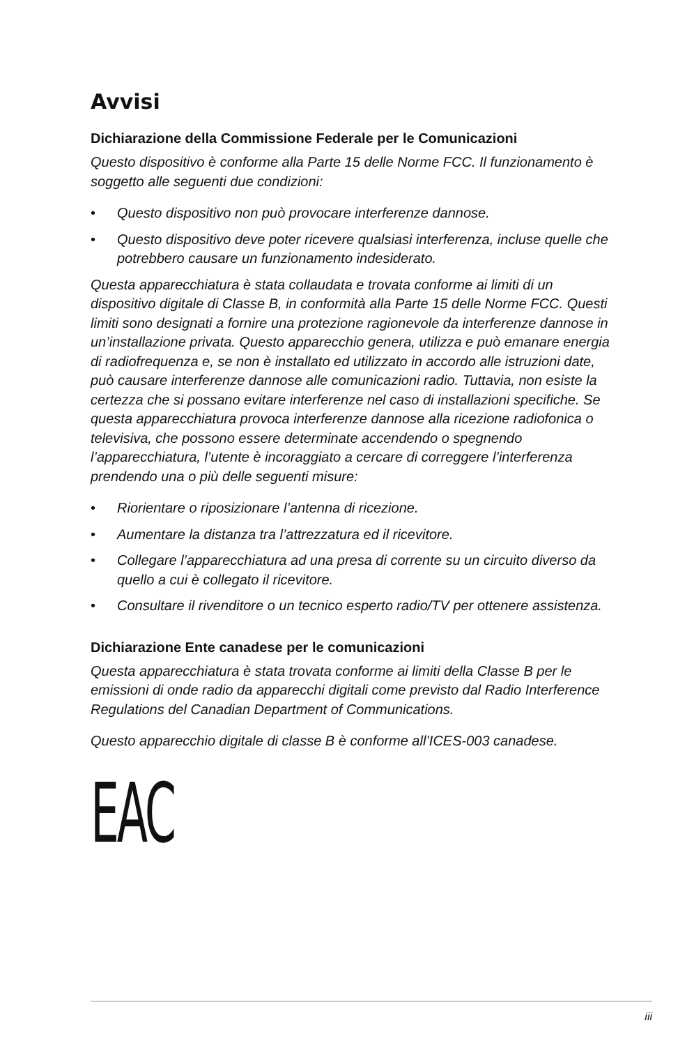Avvisi
Dichiarazione della Commissione Federale per le Comunicazioni
Questo dispositivo è conforme alla Parte 15 delle Norme FCC. Il funzionamento è soggetto alle seguenti due condizioni:
• Questo dispositivo non può provocare interferenze dannose.
• Questo dispositivo deve poter ricevere qualsiasi interferenza, incluse quelle che potrebbero causare un funzionamento indesiderato.
Questa apparecchiatura è stata collaudata e trovata conforme ai limiti di un dispositivo digitale di Classe B, in conformità alla Parte 15 delle Norme FCC. Questi limiti sono designati a fornire una protezione ragionevole da interferenze dannose in un’installazione privata. Questo apparecchio genera, utilizza e può emanare energia di radiofrequenza e, se non è installato ed utilizzato in accordo alle istruzioni date, può causare interferenze dannose alle comunicazioni radio. Tuttavia, non esiste la certezza che si possano evitare interferenze nel caso di installazioni specifiche. Se questa apparecchiatura provoca interferenze dannose alla ricezione radiofonica o televisiva, che possono essere determinate accendendo o spegnendo l’apparecchiatura, l’utente è incoraggiato a cercare di correggere l’interferenza prendendo una o più delle seguenti misure:
• Riorientare o riposizionare l’antenna di ricezione.
• Aumentare la distanza tra l’attrezzatura ed il ricevitore.
• Collegare l’apparecchiatura ad una presa di corrente su un circuito diverso da quello a cui è collegato il ricevitore.
• Consultare il rivenditore o un tecnico esperto radio/TV per ottenere assistenza.
Dichiarazione Ente canadese per le comunicazioni
Questa apparecchiatura è stata trovata conforme ai limiti della Classe B per le emissioni di onde radio da apparecchi digitali come previsto dal Radio Interference Regulations del Canadian Department of Communications.
Questo apparecchio digitale di classe B è conforme all’ICES-003 canadese.
EAC
iii